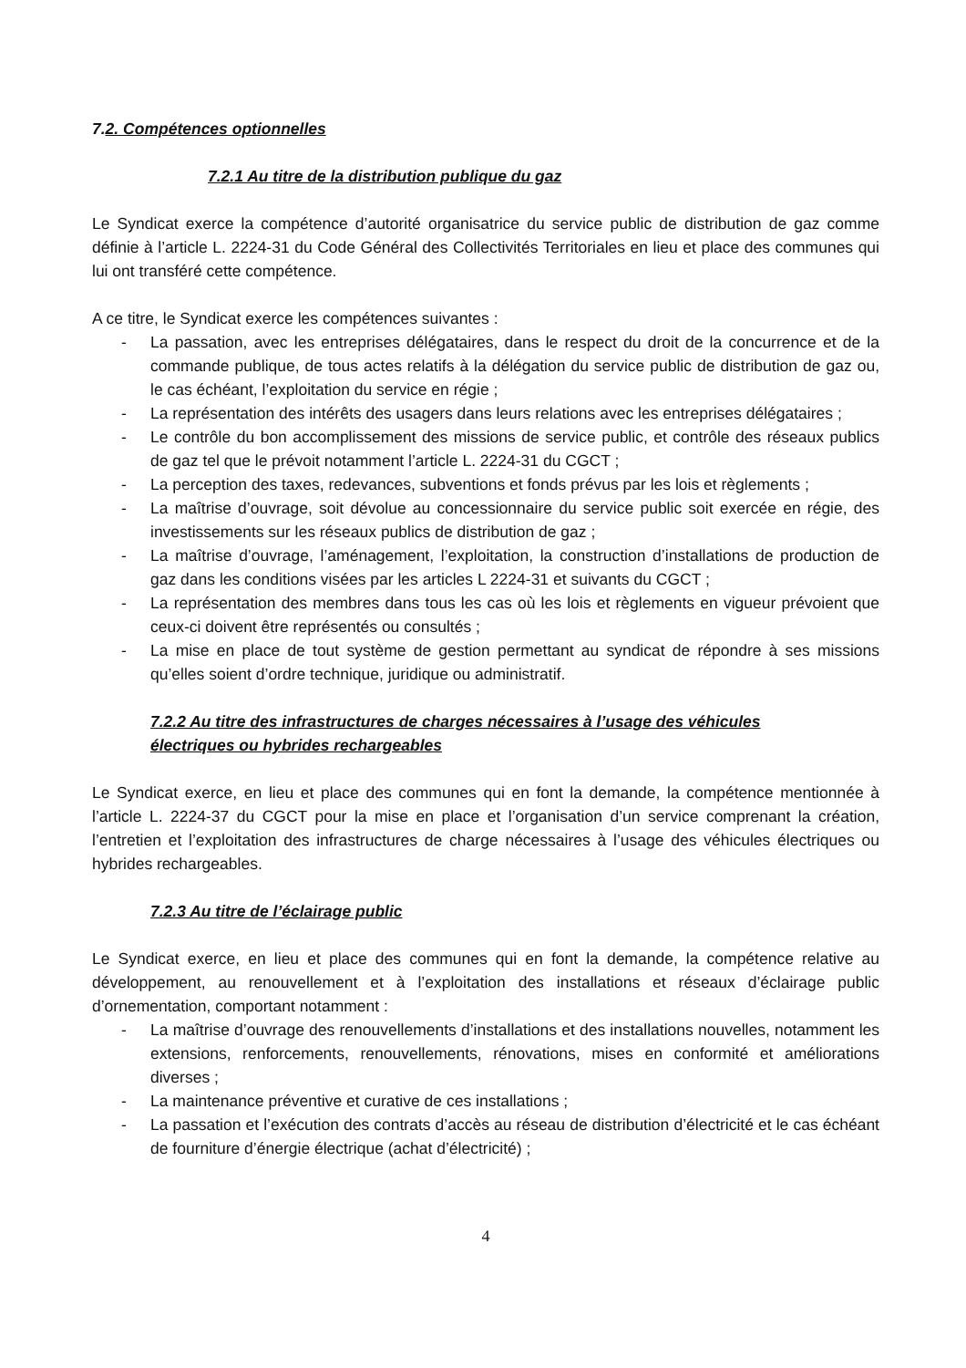7.2. Compétences optionnelles
7.2.1 Au titre de la distribution publique du gaz
Le Syndicat exerce la compétence d’autorité organisatrice du service public de distribution de gaz comme définie à l’article L. 2224-31 du Code Général des Collectivités Territoriales en lieu et place des communes qui lui ont transféré cette compétence.
A ce titre, le Syndicat exerce les compétences suivantes :
- La passation, avec les entreprises délégataires, dans le respect du droit de la concurrence et de la commande publique, de tous actes relatifs à la délégation du service public de distribution de gaz ou, le cas échéant, l’exploitation du service en régie ;
- La représentation des intérêts des usagers dans leurs relations avec les entreprises délégataires ;
- Le contrôle du bon accomplissement des missions de service public, et contrôle des réseaux publics de gaz tel que le prévoit notamment l’article L. 2224-31 du CGCT ;
- La perception des taxes, redevances, subventions et fonds prévus par les lois et règlements ;
- La maîtrise d’ouvrage, soit dévolue au concessionnaire du service public soit exercée en régie, des investissements sur les réseaux publics de distribution de gaz ;
- La maîtrise d’ouvrage, l’aménagement, l’exploitation, la construction d’installations de production de gaz dans les conditions visées par les articles L 2224-31 et suivants du CGCT ;
- La représentation des membres dans tous les cas où les lois et règlements en vigueur prévoient que ceux-ci doivent être représentés ou consultés ;
- La mise en place de tout système de gestion permettant au syndicat de répondre à ses missions qu’elles soient d’ordre technique, juridique ou administratif.
7.2.2 Au titre des infrastructures de charges nécessaires à l’usage des véhicules
électriques ou hybrides rechargeables
Le Syndicat exerce, en lieu et place des communes qui en font la demande, la compétence mentionnée à l’article L. 2224-37 du CGCT pour la mise en place et l’organisation d’un service comprenant la création, l’entretien et l’exploitation des infrastructures de charge nécessaires à l’usage des véhicules électriques ou hybrides rechargeables.
7.2.3 Au titre de l’éclairage public
Le Syndicat exerce, en lieu et place des communes qui en font la demande, la compétence relative au développement, au renouvellement et à l’exploitation des installations et réseaux d’éclairage public d’ornementation, comportant notamment :
- La maîtrise d’ouvrage des renouvellements d’installations et des installations nouvelles, notamment les extensions, renforcements, renouvellements, rénovations, mises en conformité et améliorations diverses ;
- La maintenance préventive et curative de ces installations ;
- La passation et l’exécution des contrats d’accès au réseau de distribution d’électricité et le cas échéant de fourniture d’énergie électrique (achat d’électricité) ;
4